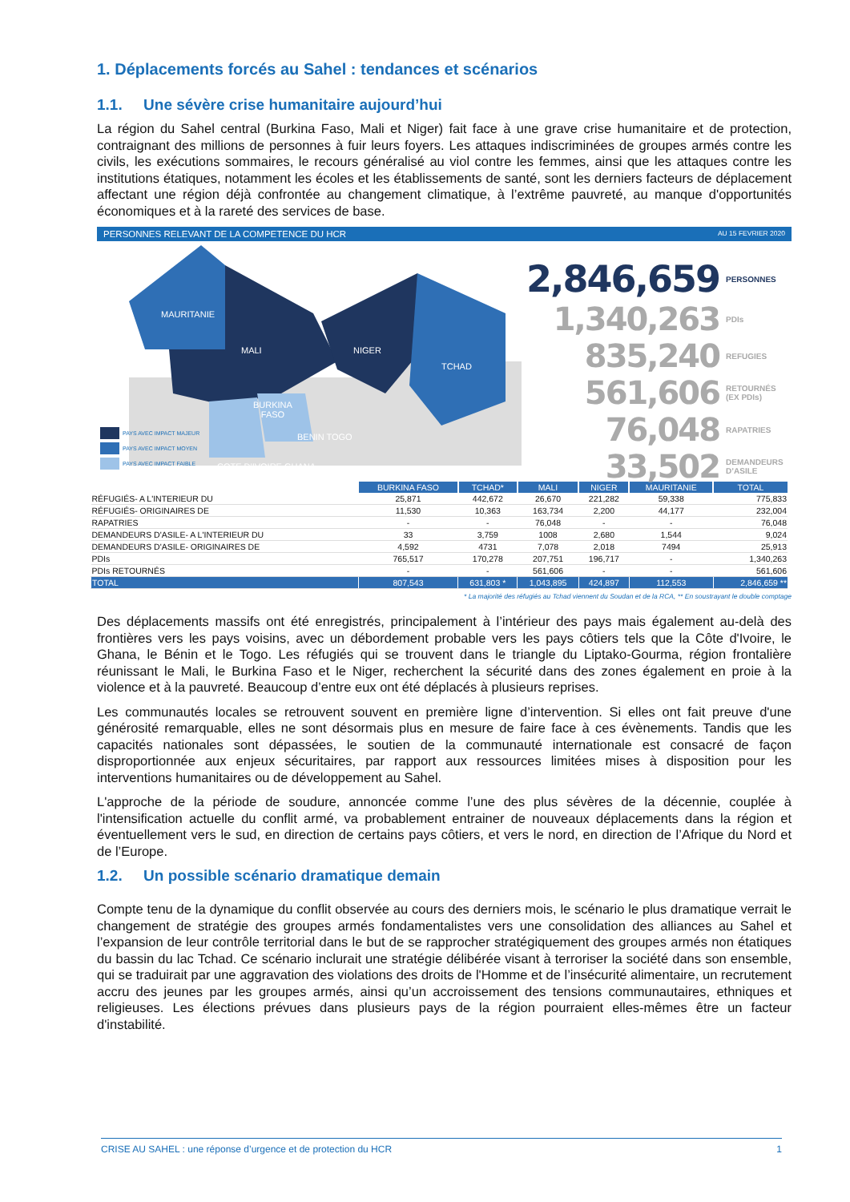1. Déplacements forcés au Sahel : tendances et scénarios
1.1. Une sévère crise humanitaire aujourd’hui
La région du Sahel central (Burkina Faso, Mali et Niger) fait face à une grave crise humanitaire et de protection, contraignant des millions de personnes à fuir leurs foyers. Les attaques indiscriminées de groupes armés contre les civils, les exécutions sommaires, le recours généralisé au viol contre les femmes, ainsi que les attaques contre les institutions étatiques, notamment les écoles et les établissements de santé, sont les derniers facteurs de déplacement affectant une région déjà confrontée au changement climatique, à l’extrême pauvreté, au manque d'opportunités économiques et à la rareté des services de base.
PERSONNES RELEVANT DE LA COMPETENCE DU HCR AU 15 FEVRIER 2020
MAURITANIE
MALI NIGER
TCHAD
BURKINA
FASO
BENIN TOGO
COTE D'IVOIRE GHANA
PAYS AVEC IMPACT MAJEUR
PAYS AVEC IMPACT MOYEN
PAYS AVEC IMPACT FAIBLE
2,846,659 PERSONNES
1,340,263 PDIs
835,240 REFUGIES
561,606 RETOURNÉS (EX PDIs)
76,048 RAPATRIES
33,502 DEMANDEURS D’ASILE
| | BURKINA FASO | TCHAD* | MALI | NIGER | MAURITANIE | TOTAL |
| RÉFUGIÉS- A L'INTERIEUR DU | 25,871 | 442,672 | 26,670 | 221,282 | 59,338 | 775,833 |
| RÉFUGIÉS- ORIGINAIRES DE | 11,530 | 10,363 | 163,734 | 2,200 | 44,177 | 232,004 |
| RAPATRIES | - | - | 76,048 | - | - | 76,048 |
| DEMANDEURS D'ASILE- A L'INTERIEUR DU | 33 | 3,759 | 1008 | 2,680 | 1,544 | 9,024 |
| DEMANDEURS D'ASILE- ORIGINAIRES DE | 4,592 | 4731 | 7,078 | 2,018 | 7494 | 25,913 |
| PDIs | 765,517 | 170,278 | 207,751 | 196,717 | - | 1,340,263 |
| PDIs RETOURNÉS | - | - | 561,606 | - | - | 561,606 |
| TOTAL | 807,543 | 631,803 * | 1,043,895 | 424,897 | 112,553 | 2,846,659 ** |
* La majorité des réfugiés au Tchad viennent du Soudan et de la RCA, ** En soustrayant le double comptage
Des déplacements massifs ont été enregistrés, principalement à l’intérieur des pays mais également au-delà des frontières vers les pays voisins, avec un débordement probable vers les pays côtiers tels que la Côte d'Ivoire, le Ghana, le Bénin et le Togo. Les réfugiés qui se trouvent dans le triangle du Liptako-Gourma, région frontalière réunissant le Mali, le Burkina Faso et le Niger, recherchent la sécurité dans des zones également en proie à la violence et à la pauvreté. Beaucoup d’entre eux ont été déplacés à plusieurs reprises.
Les communautés locales se retrouvent souvent en première ligne d’intervention. Si elles ont fait preuve d'une générosité remarquable, elles ne sont désormais plus en mesure de faire face à ces évènements. Tandis que les capacités nationales sont dépassées, le soutien de la communauté internationale est consacré de façon disproportionnée aux enjeux sécuritaires, par rapport aux ressources limitées mises à disposition pour les interventions humanitaires ou de développement au Sahel.
L'approche de la période de soudure, annoncée comme l’une des plus sévères de la décennie, couplée à l'intensification actuelle du conflit armé, va probablement entrainer de nouveaux déplacements dans la région et éventuellement vers le sud, en direction de certains pays côtiers, et vers le nord, en direction de l’Afrique du Nord et de l’Europe.
1.2. Un possible scénario dramatique demain
Compte tenu de la dynamique du conflit observée au cours des derniers mois, le scénario le plus dramatique verrait le changement de stratégie des groupes armés fondamentalistes vers une consolidation des alliances au Sahel et l’expansion de leur contrôle territorial dans le but de se rapprocher stratégiquement des groupes armés non étatiques du bassin du lac Tchad. Ce scénario inclurait une stratégie délibérée visant à terroriser la société dans son ensemble, qui se traduirait par une aggravation des violations des droits de l'Homme et de l’insécurité alimentaire, un recrutement accru des jeunes par les groupes armés, ainsi qu’un accroissement des tensions communautaires, ethniques et religieuses. Les élections prévues dans plusieurs pays de la région pourraient elles-mêmes être un facteur d'instabilité.
CRISE AU SAHEL : une réponse d’urgence et de protection du HCR 1